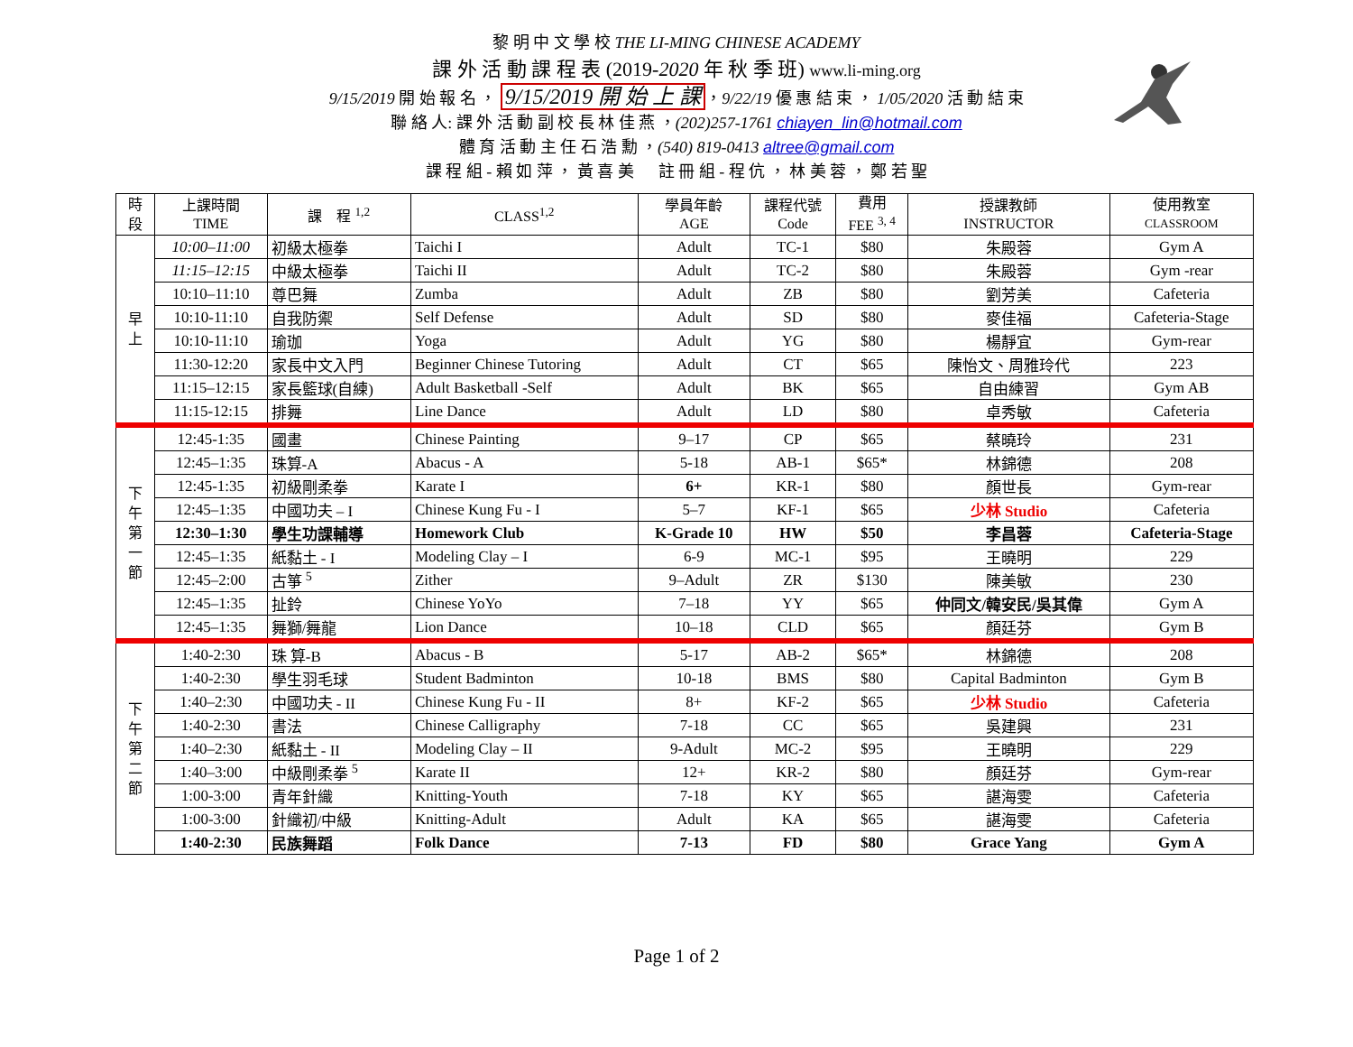黎 明 中 文 學 校 THE LI-MING CHINESE ACADEMY
課 外 活 動 課 程 表 (2019-2020 年 秋 季 班) www.li-ming.org
9/15/2019 開 始 報 名 ， 9/15/2019 開 始 上 課 ，9/22/19 優 惠 結 束 ， 1/05/2020 活 動 結 束
聯 絡 人: 課 外 活 動 副 校 長 林 佳 燕 ，(202)257-1761 chiayen_lin@hotmail.com
體 育 活 動 主 任 石 浩 勳 ，(540) 819-0413 altree@gmail.com
課 程 組 - 賴 如 萍 ， 黃 喜 美 註 冊 組 - 程 伉 ， 林 美 蓉 ， 鄭 若 聖
| 時 段 | 上課時間 TIME | 課 程 <sup>1,2</sup> | CLASS<sup>1,2</sup> | 學員年齡 AGE | 課程代號 Code | 費用 FEE <sup>3, 4</sup> | 授課教師 INSTRUCTOR | 使用教室 CLASSROOM |
| --- | --- | --- | --- | --- | --- | --- | --- | --- |
| 早 上 | 10:00–11:00 | 初級太極拳 | Taichi I | Adult | TC-1 | $80 | 朱殿蓉 | Gym A |
| | 11:15–12:15 | 中級太極拳 | Taichi II | Adult | TC-2 | $80 | 朱殿蓉 | Gym -rear |
| | 10:10–11:10 | 尊巴舞 | Zumba | Adult | ZB | $80 | 劉芳美 | Cafeteria |
| | 10:10-11:10 | 自我防禦 | Self Defense | Adult | SD | $80 | 麥佳福 | Cafeteria-Stage |
| | 10:10-11:10 | 瑜珈 | Yoga | Adult | YG | $80 | 楊靜宜 | Gym-rear |
| | 11:30-12:20 | 家長中文入門 | Beginner Chinese Tutoring | Adult | CT | $65 | 陳怡文、周雅玲代 | 223 |
| | 11:15–12:15 | 家長籃球(自練) | Adult Basketball -Self | Adult | BK | $65 | 自由練習 | Gym AB |
| | 11:15-12:15 | 排舞 | Line Dance | Adult | LD | $80 | 卓秀敏 | Cafeteria |
| 下 午 第 一 節 | 12:45-1:35 | 國畫 | Chinese Painting | 9–17 | CP | $65 | 蔡曉玲 | 231 |
| | 12:45–1:35 | 珠算-A | Abacus - A | 5-18 | AB-1 | $65* | 林錦德 | 208 |
| | 12:45-1:35 | 初級剛柔拳 | Karate I | 6+ | KR-1 | $80 | 顏世長 | Gym-rear |
| | 12:45–1:35 | 中國功夫 – I | Chinese Kung Fu - I | 5–7 | KF-1 | $65 | 少林 Studio | Cafeteria |
| | 12:30–1:30 | 學生功課輔導 | Homework Club | K-Grade 10 | HW | $50 | 李昌蓉 | Cafeteria-Stage |
| | 12:45–1:35 | 紙黏土 - I | Modeling Clay – I | 6-9 | MC-1 | $95 | 王曉明 | 229 |
| | 12:45–2:00 | 古箏 <sup>5</sup> | Zither | 9–Adult | ZR | $130 | 陳美敏 | 230 |
| | 12:45–1:35 | 扯鈴 | Chinese YoYo | 7–18 | YY | $65 | 仲同文/韓安民/吳其偉 | Gym A |
| | 12:45–1:35 | 舞獅/舞龍 | Lion Dance | 10–18 | CLD | $65 | 顏廷芬 | Gym B |
| 下 午 第 二 節 | 1:40-2:30 | 珠 算-B | Abacus - B | 5-17 | AB-2 | $65* | 林錦德 | 208 |
| | 1:40-2:30 | 學生羽毛球 | Student Badminton | 10-18 | BMS | $80 | Capital Badminton | Gym B |
| | 1:40–2:30 | 中國功夫 - II | Chinese Kung Fu - II | 8+ | KF-2 | $65 | 少林 Studio | Cafeteria |
| | 1:40-2:30 | 書法 | Chinese Calligraphy | 7-18 | CC | $65 | 吳建興 | 231 |
| | 1:40–2:30 | 紙黏土 - II | Modeling Clay – II | 9-Adult | MC-2 | $95 | 王曉明 | 229 |
| | 1:40–3:00 | 中級剛柔拳 <sup>5</sup> | Karate II | 12+ | KR-2 | $80 | 顏廷芬 | Gym-rear |
| | 1:00-3:00 | 青年針織 | Knitting-Youth | 7-18 | KY | $65 | 諶海雯 | Cafeteria |
| | 1:00-3:00 | 針織初/中級 | Knitting-Adult | Adult | KA | $65 | 諶海雯 | Cafeteria |
| | 1:40-2:30 | 民族舞蹈 | Folk Dance | 7-13 | FD | $80 | Grace Yang | Gym A |
Page 1 of 2